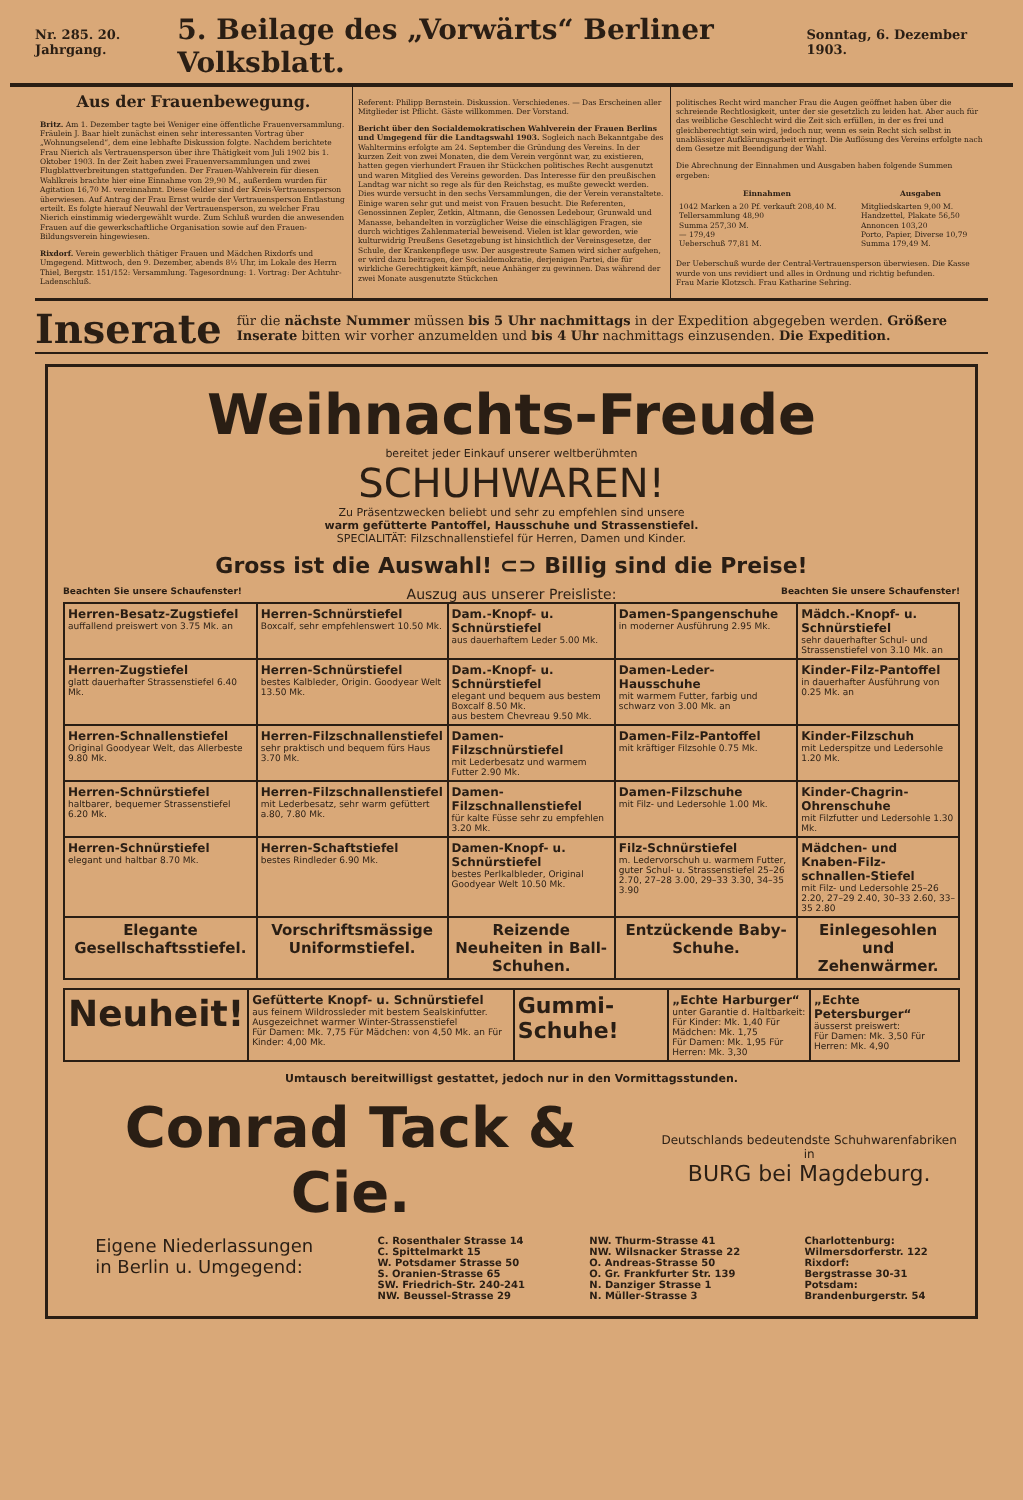Nr. 285. 20. Jahrgang. 5. Beilage des „Vorwärts“ Berliner Volksblatt. Sonntag, 6. Dezember 1903.
Aus der Frauenbewegung.
Britz. Am 1. Dezember tagte bei Weniger eine öffentliche Frauenversammlung. Fräulein J. Baar hielt zunächst einen sehr interessanten Vortrag über „Wohnungselend“, dem eine lebhafte Diskussion folgte. Nachdem berichtete Frau Nierich als Vertrauensperson über ihre Thätigkeit vom Juli 1902 bis 1. Oktober 1903. In der Zeit haben zwei Frauenversammlungen und zwei Flugblattverbreitungen stattgefunden. Der Frauen-Wahlverein für diesen Wahlkreis brachte hier eine Einnahme von 29,90 M., außerdem wurden für Agitation 16,70 M. vereinnahmt. Diese Gelder sind der Kreis-Vertrauensperson überwiesen. Auf Antrag der Frau Ernst wurde der Vertrauensperson Entlastung erteilt. Es folgte hierauf Neuwahl der Vertrauensperson, zu welcher Frau Nierich einstimmig wiedergewählt wurde. Zum Schluß wurden die anwesenden Frauen auf die gewerkschaftliche Organisation sowie auf den Frauen-Bildungsverein hingewiesen.
Rixdorf. Verein gewerblich thätiger Frauen und Mädchen Rixdorfs und Umgegend. Mittwoch, den 9. Dezember, abends 8½ Uhr, im Lokale des Herrn Thiel, Bergstr. 151/152: Versammlung. Tagesordnung: 1. Vortrag: Der Achtuhr-Ladenschluß.
Referent: Philipp Bernstein. Diskussion. Verschiedenes. — Das Erscheinen aller Mitglieder ist Pflicht. Gäste willkommen. Der Vorstand.
Bericht über den Socialdemokratischen Wahlverein der Frauen Berlins und Umgegend für die Landtagswahl 1903. Sogleich nach Bekanntgabe des Wahltermins erfolgte am 24. September die Gründung des Vereins. In der kurzen Zeit von zwei Monaten, die dem Verein vergönnt war, zu existieren, hatten gegen vierhundert Frauen ihr Stückchen politisches Recht ausgenutzt und waren Mitglied des Vereins geworden. Das Interesse für den preußischen Landtag war nicht so rege als für den Reichstag, es mußte geweckt werden. Dies wurde versucht in den sechs Versammlungen, die der Verein veranstaltete. Einige waren sehr gut und meist von Frauen besucht. Die Referenten, Genossinnen Zepler, Zetkin, Altmann, die Genossen Ledebour, Grunwald und Manasse, behandelten in vorzüglicher Weise die einschlägigen Fragen, sie durch wichtiges Zahlenmaterial beweisend. Vielen ist klar geworden, wie kulturwidrig Preußens Gesetzgebung ist hinsichtlich der Vereinsgesetze, der Schule, der Krankenpflege usw. Der ausgestreute Samen wird sicher aufgehen, er wird dazu beitragen, der Socialdemokratie, derjenigen Partei, die für wirkliche Gerechtigkeit kämpft, neue Anhänger zu gewinnen. Das während der zwei Monate ausgenutzte Stückchen
politisches Recht wird mancher Frau die Augen geöffnet haben über die schreiende Rechtlosigkeit, unter der sie gesetzlich zu leiden hat. Aber auch für das weibliche Geschlecht wird die Zeit sich erfüllen, in der es frei und gleichberechtigt sein wird, jedoch nur, wenn es sein Recht sich selbst in unablässiger Aufklärungsarbeit erringt. Die Auflösung des Vereins erfolgte nach dem Gesetze mit Beendigung der Wahl.
Die Abrechnung der Einnahmen und Ausgaben haben folgende Summen ergeben:
| Einnahmen | Ausgaben |
| --- | --- |
| 1042 Marken a 20 Pf. verkauft 208,40 M. Tellersammlung 48,90 Summa 257,30 M. — 179,49 Ueberschuß 77,81 M. | Mitgliedskarten 9,00 M. Handzettel, Plakate 56,50 Annoncen 103,20 Porto, Papier, Diverse 10,79 Summa 179,49 M. |
Der Ueberschuß wurde der Central-Vertrauensperson überwiesen. Die Kasse wurde von uns revidiert und alles in Ordnung und richtig befunden.
Frau Marie Klotzsch. Frau Katharine Sehring.
Inserate für die nächste Nummer müssen bis 5 Uhr nachmittags in der Expedition abgegeben werden. Größere Inserate bitten wir vorher anzumelden und bis 4 Uhr nachmittags einzusenden. Die Expedition.
Weihnachts-Freude
bereitet jeder Einkauf unserer weltberühmten
SCHUHWAREN!
Zu Präsentzwecken beliebt und sehr zu empfehlen sind unsere
warm gefütterte Pantoffel, Hausschuhe und Strassenstiefel.
SPECIALITÄT: Filzschnallenstiefel für Herren, Damen und Kinder.
Gross ist die Auswahl! ⊂⊃ Billig sind die Preise!
Beachten Sie unsere Schaufenster! Auszug aus unserer Preisliste: Beachten Sie unsere Schaufenster!
| Herren-Besatz-Zugstiefel auffallend preiswert von 3.75 Mk. an | Herren-Schnürstiefel Boxcalf, sehr empfehlenswert 10.50 Mk. | Dam.-Knopf- u. Schnürstiefel aus dauerhaftem Leder 5.00 Mk. | Damen-Spangenschuhe in moderner Ausführung 2.95 Mk. | Mädch.-Knopf- u. Schnürstiefel sehr dauerhafter Schul- und Strassenstiefel von 3.10 Mk. an |
| Herren-Zugstiefel glatt dauerhafter Strassenstiefel 6.40 Mk. | Herren-Schnürstiefel bestes Kalbleder, Origin. Goodyear Welt 13.50 Mk. | Dam.-Knopf- u. Schnürstiefel elegant und bequem aus bestem Boxcalf 8.50 Mk. aus bestem Chevreau 9.50 Mk. | Damen-Leder-Hausschuhe mit warmem Futter, farbig und schwarz von 3.00 Mk. an | Kinder-Filz-Pantoffel in dauerhafter Ausführung von 0.25 Mk. an |
| Herren-Schnallenstiefel Original Goodyear Welt, das Allerbeste 9.80 Mk. | Herren-Filzschnallenstiefel sehr praktisch und bequem fürs Haus 3.70 Mk. | Damen-Filzschnürstiefel mit Lederbesatz und warmem Futter 2.90 Mk. | Damen-Filz-Pantoffel mit kräftiger Filzsohle 0.75 Mk. | Kinder-Filzschuh mit Lederspitze und Ledersohle 1.20 Mk. |
| Herren-Schnürstiefel haltbarer, bequemer Strassenstiefel 6.20 Mk. | Herren-Filzschnallenstiefel mit Lederbesatz, sehr warm gefüttert a.80, 7.80 Mk. | Damen-Filzschnallenstiefel für kalte Füsse sehr zu empfehlen 3.20 Mk. | Damen-Filzschuhe mit Filz- und Ledersohle 1.00 Mk. | Kinder-Chagrin-Ohrenschuhe mit Filzfutter und Ledersohle 1.30 Mk. |
| Herren-Schnürstiefel elegant und haltbar 8.70 Mk. | Herren-Schaftstiefel bestes Rindleder 6.90 Mk. | Damen-Knopf- u. Schnürstiefel bestes Perlkalbleder, Original Goodyear Welt 10.50 Mk. | Filz-Schnürstiefel m. Ledervorschuh u. warmem Futter, guter Schul- u. Strassenstiefel 25–26 2.70, 27–28 3.00, 29–33 3.30, 34–35 3.90 | Mädchen- und Knaben-Filz-schnallen-Stiefel mit Filz- und Ledersohle 25–26 2.20, 27–29 2.40, 30–33 2.60, 33–35 2.80 |
| Elegante Gesellschaftsstiefel. | Vorschriftsmässige Uniformstiefel. | Reizende Neuheiten in Ball-Schuhen. | Entzückende Baby-Schuhe. | Einlegesohlen und Zehenwärmer. |
| Neuheit! | Gefütterte Knopf- u. Schnürstiefel aus feinem Wildrossleder mit bestem Sealskinfutter. Ausgezeichnet warmer Winter-Strassenstiefel Für Damen: Mk. 7,75 Für Mädchen: von 4,50 Mk. an Für Kinder: 4,00 Mk. | Gummi-Schuhe! | „Echte Harburger“ unter Garantie d. Haltbarkeit: Für Kinder: Mk. 1,40 Für Mädchen: Mk. 1,75 Für Damen: Mk. 1,95 Für Herren: Mk. 3,30 | „Echte Petersburger“ äusserst preiswert: Für Damen: Mk. 3,50 Für Herren: Mk. 4,90 |
Umtausch bereitwilligst gestattet, jedoch nur in den Vormittagsstunden.
Conrad Tack & Cie. Deutschlands bedeutendste Schuhwarenfabriken in
BURG bei Magdeburg.
Eigene Niederlassungen
in Berlin u. Umgegend:
C. Rosenthaler Strasse 14
C. Spittelmarkt 15
W. Potsdamer Strasse 50
S. Oranien-Strasse 65
SW. Friedrich-Str. 240-241
NW. Beussel-Strasse 29
NW. Thurm-Strasse 41
NW. Wilsnacker Strasse 22
O. Andreas-Strasse 50
O. Gr. Frankfurter Str. 139
N. Danziger Strasse 1
N. Müller-Strasse 3
Charlottenburg:
Wilmersdorferstr. 122
Rixdorf:
Bergstrasse 30-31
Potsdam:
Brandenburgerstr. 54